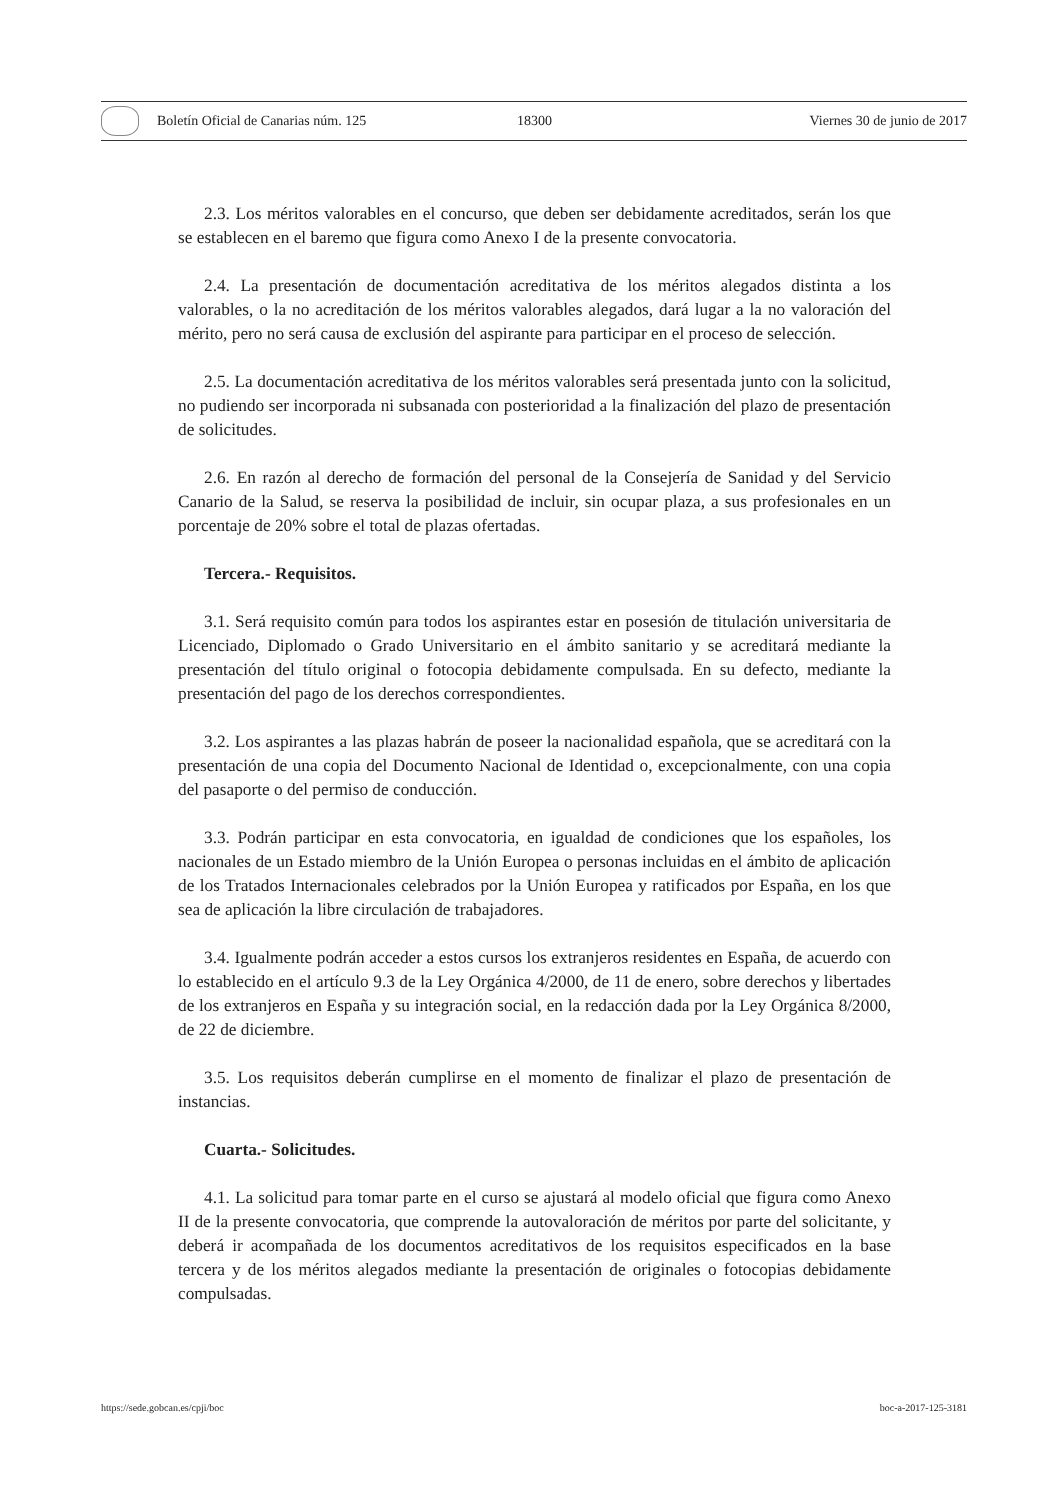Boletín Oficial de Canarias núm. 125 18300 Viernes 30 de junio de 2017
2.3. Los méritos valorables en el concurso, que deben ser debidamente acreditados, serán los que se establecen en el baremo que figura como Anexo I de la presente convocatoria.
2.4. La presentación de documentación acreditativa de los méritos alegados distinta a los valorables, o la no acreditación de los méritos valorables alegados, dará lugar a la no valoración del mérito, pero no será causa de exclusión del aspirante para participar en el proceso de selección.
2.5. La documentación acreditativa de los méritos valorables será presentada junto con la solicitud, no pudiendo ser incorporada ni subsanada con posterioridad a la finalización del plazo de presentación de solicitudes.
2.6. En razón al derecho de formación del personal de la Consejería de Sanidad y del Servicio Canario de la Salud, se reserva la posibilidad de incluir, sin ocupar plaza, a sus profesionales en un porcentaje de 20% sobre el total de plazas ofertadas.
Tercera.- Requisitos.
3.1. Será requisito común para todos los aspirantes estar en posesión de titulación universitaria de Licenciado, Diplomado o Grado Universitario en el ámbito sanitario y se acreditará mediante la presentación del título original o fotocopia debidamente compulsada. En su defecto, mediante la presentación del pago de los derechos correspondientes.
3.2. Los aspirantes a las plazas habrán de poseer la nacionalidad española, que se acreditará con la presentación de una copia del Documento Nacional de Identidad o, excepcionalmente, con una copia del pasaporte o del permiso de conducción.
3.3. Podrán participar en esta convocatoria, en igualdad de condiciones que los españoles, los nacionales de un Estado miembro de la Unión Europea o personas incluidas en el ámbito de aplicación de los Tratados Internacionales celebrados por la Unión Europea y ratificados por España, en los que sea de aplicación la libre circulación de trabajadores.
3.4. Igualmente podrán acceder a estos cursos los extranjeros residentes en España, de acuerdo con lo establecido en el artículo 9.3 de la Ley Orgánica 4/2000, de 11 de enero, sobre derechos y libertades de los extranjeros en España y su integración social, en la redacción dada por la Ley Orgánica 8/2000, de 22 de diciembre.
3.5. Los requisitos deberán cumplirse en el momento de finalizar el plazo de presentación de instancias.
Cuarta.- Solicitudes.
4.1. La solicitud para tomar parte en el curso se ajustará al modelo oficial que figura como Anexo II de la presente convocatoria, que comprende la autovaloración de méritos por parte del solicitante, y deberá ir acompañada de los documentos acreditativos de los requisitos especificados en la base tercera y de los méritos alegados mediante la presentación de originales o fotocopias debidamente compulsadas.
https://sede.gobcan.es/cpji/boc boc-a-2017-125-3181